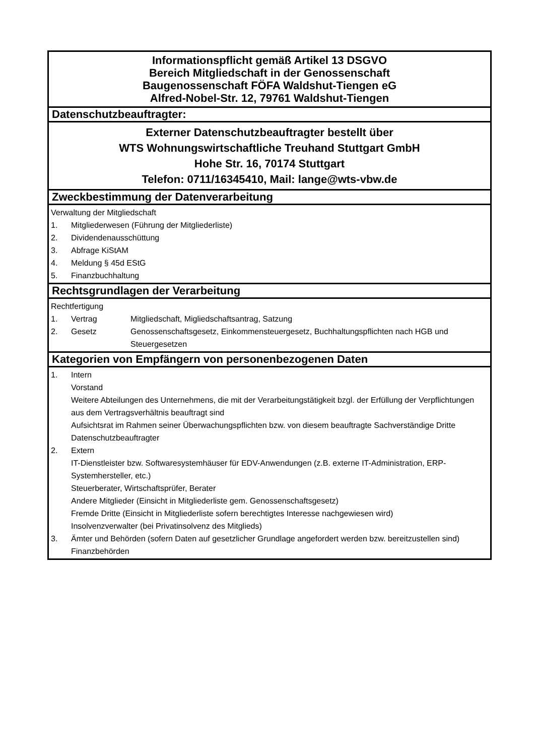Informationspflicht gemäß Artikel 13 DSGVO
Bereich Mitgliedschaft in der Genossenschaft
Baugenossenschaft FÖFA Waldshut-Tiengen eG
Alfred-Nobel-Str. 12, 79761 Waldshut-Tiengen
Datenschutzbeauftragter:
Externer Datenschutzbeauftragter bestellt über
WTS Wohnungswirtschaftliche Treuhand Stuttgart GmbH
Hohe Str. 16, 70174 Stuttgart
Telefon: 0711/16345410, Mail: lange@wts-vbw.de
Zweckbestimmung der Datenverarbeitung
| Verwaltung der Mitgliedschaft | |
| 1. | Mitgliederwesen (Führung der Mitgliederliste) |
| 2. | Dividendenausschüttung |
| 3. | Abfrage KiStAM |
| 4. | Meldung § 45d EStG |
| 5. | Finanzbuchhaltung |
Rechtsgrundlagen der Verarbeitung
| Rechtfertigung | | |
| 1. | Vertrag | Mitgliedschaft, Migliedschaftsantrag, Satzung |
| 2. | Gesetz | Genossenschaftsgesetz, Einkommensteuergesetz, Buchhaltungspflichten nach HGB und Steuergesetzen |
Kategorien von Empfängern von personenbezogenen Daten
| 1. | Intern |
| | Vorstand |
| | Weitere Abteilungen des Unternehmens, die mit der Verarbeitungstätigkeit bzgl. der Erfüllung der Verpflichtungen aus dem Vertragsverhältnis beauftragt sind |
| | Aufsichtsrat im Rahmen seiner Überwachungspflichten bzw. von diesem beauftragte Sachverständige Dritte |
| | Datenschutzbeauftragter |
| 2. | Extern |
| | IT-Dienstleister bzw. Softwaresystemhäuser für EDV-Anwendungen (z.B. externe IT-Administration, ERP-Systemhersteller, etc.) |
| | Steuerberater, Wirtschaftsprüfer, Berater |
| | Andere Mitglieder (Einsicht in Mitgliederliste gem. Genossenschaftsgesetz) |
| | Fremde Dritte (Einsicht in Mitgliederliste sofern berechtigtes Interesse nachgewiesen wird) |
| | Insolvenzverwalter (bei Privatinsolvenz des Mitglieds) |
| 3. | Ämter und Behörden (sofern Daten auf gesetzlicher Grundlage angefordert werden bzw. bereitzustellen sind) |
| | Finanzbehörden |